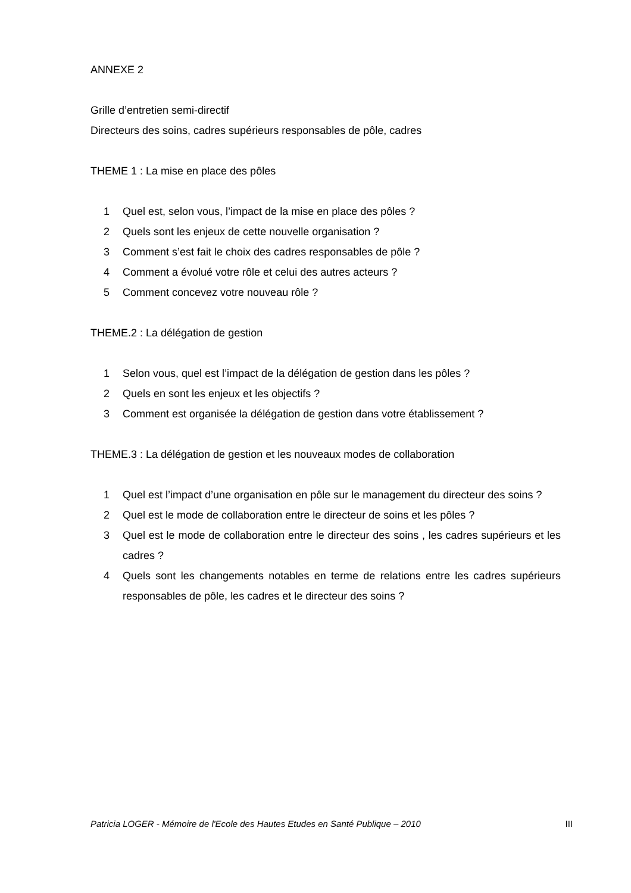ANNEXE 2
Grille d’entretien semi-directif
Directeurs des soins, cadres supérieurs responsables de pôle, cadres
THEME 1 : La mise en place des pôles
1 Quel est, selon vous, l’impact de la mise en place des pôles ?
2 Quels sont les enjeux de cette nouvelle organisation ?
3 Comment s’est fait le choix des cadres responsables de pôle ?
4 Comment a évolué votre rôle et celui des autres acteurs ?
5 Comment concevez votre nouveau rôle ?
THEME.2 : La délégation de gestion
1 Selon vous, quel est l’impact de la délégation de gestion dans les pôles ?
2 Quels en sont les enjeux et les objectifs ?
3 Comment est organisée la délégation de gestion dans votre établissement ?
THEME.3 : La délégation de gestion et les nouveaux modes de collaboration
1 Quel est l’impact d’une organisation en pôle sur le management du directeur des soins ?
2 Quel est le mode de collaboration entre le directeur de soins et les pôles ?
3 Quel est le mode de collaboration entre le directeur des soins , les cadres supérieurs et les cadres ?
4 Quels sont les changements notables en terme de relations entre les cadres supérieurs responsables de pôle, les cadres et le directeur des soins ?
Patricia LOGER - Mémoire de l'Ecole des Hautes Etudes en Santé Publique – 2010 III